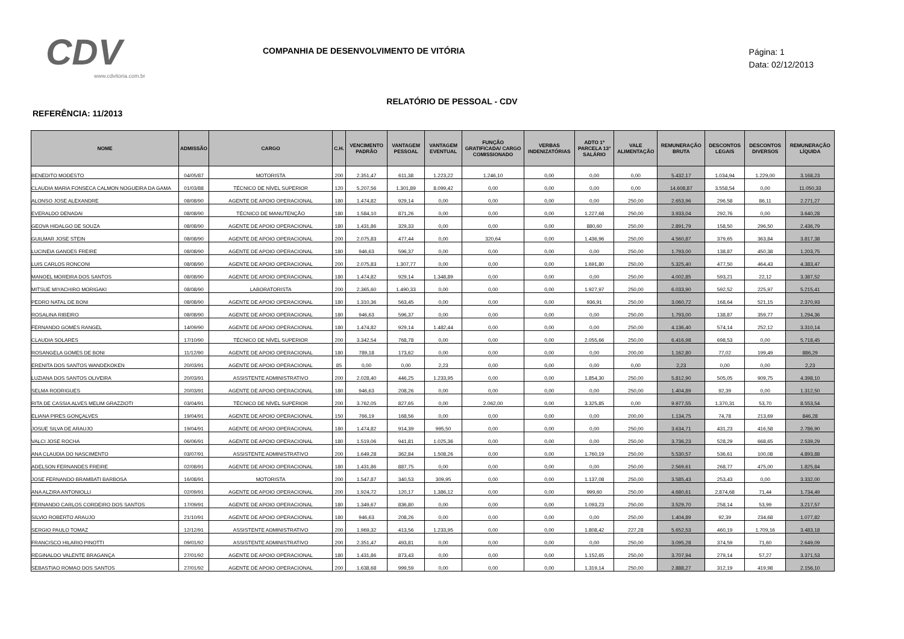CDV
www.cdvitoria.com.br
COMPANHIA DE DESENVOLVIMENTO DE VITÓRIA
Página: 1
Data: 02/12/2013
RELATÓRIO DE PESSOAL - CDV
REFERÊNCIA: 11/2013
| NOME | ADMISSÃO | CARGO | C.H. | VENCIMENTO PADRÃO | VANTAGEM PESSOAL | VANTAGEM EVENTUAL | FUNÇÃO GRATIFICADA/ CARGO COMISSIONADO | VERBAS INDENIZATÓRIAS | ADTO 1ª PARCELA 13° SALÁRIO | VALE ALIMENTAÇÃO | REMUNERAÇÃO BRUTA | DESCONTOS LEGAIS | DESCONTOS DIVERSOS | REMUNERAÇÃO LÍQUIDA |
| --- | --- | --- | --- | --- | --- | --- | --- | --- | --- | --- | --- | --- | --- | --- |
| BENEDITO MODESTO | 04/05/87 | MOTORISTA | 200 | 2.351,47 | 611,38 | 1.223,22 | 1.246,10 | 0,00 | 0,00 | 0,00 | 5.432,17 | 1.034,94 | 1.229,00 | 3.168,23 |
| CLAUDIA MARIA FONSECA CALMON NOGUEIRA DA GAMA | 01/03/88 | TÉCNICO DE NÍVEL SUPERIOR | 120 | 5.207,56 | 1.301,89 | 8.099,42 | 0,00 | 0,00 | 0,00 | 0,00 | 14.608,87 | 3.558,54 | 0,00 | 11.050,33 |
| ALONSO JOSE ALEXANDRE | 08/08/90 | AGENTE DE APOIO OPERACIONAL | 180 | 1.474,82 | 929,14 | 0,00 | 0,00 | 0,00 | 0,00 | 250,00 | 2.653,96 | 296,58 | 86,11 | 2.271,27 |
| EVERALDO DENADAI | 08/08/90 | TÉCNICO DE MANUTENÇÃO | 180 | 1.584,10 | 871,26 | 0,00 | 0,00 | 0,00 | 1.227,68 | 250,00 | 3.933,04 | 292,76 | 0,00 | 3.640,28 |
| GEOVA HIDALGO DE SOUZA | 08/08/90 | AGENTE DE APOIO OPERACIONAL | 180 | 1.431,86 | 329,33 | 0,00 | 0,00 | 0,00 | 880,60 | 250,00 | 2.891,79 | 158,50 | 296,50 | 2.436,79 |
| GUILMAR JOSE STEIN | 08/08/90 | AGENTE DE APOIO OPERACIONAL | 200 | 2.075,83 | 477,44 | 0,00 | 320,64 | 0,00 | 1.436,96 | 250,00 | 4.560,87 | 379,65 | 363,84 | 3.817,38 |
| LUCINEIA GANDES FREIRE | 08/08/90 | AGENTE DE APOIO OPERACIONAL | 180 | 946,63 | 596,37 | 0,00 | 0,00 | 0,00 | 0,00 | 250,00 | 1.793,00 | 138,87 | 450,38 | 1.203,75 |
| LUIS CARLOS RONCONI | 08/08/90 | AGENTE DE APOIO OPERACIONAL | 200 | 2.075,83 | 1.307,77 | 0,00 | 0,00 | 0,00 | 1.691,80 | 250,00 | 5.325,40 | 477,50 | 464,43 | 4.383,47 |
| MANOEL MOREIRA DOS SANTOS | 08/08/90 | AGENTE DE APOIO OPERACIONAL | 180 | 1.474,82 | 929,14 | 1.348,89 | 0,00 | 0,00 | 0,00 | 250,00 | 4.002,85 | 593,21 | 22,12 | 3.387,52 |
| MITSUE MIYACHIRO MORIGAKI | 08/08/90 | LABORATORISTA | 200 | 2.365,60 | 1.490,33 | 0,00 | 0,00 | 0,00 | 1.927,97 | 250,00 | 6.033,90 | 592,52 | 225,97 | 5.215,41 |
| PEDRO NATAL DE BONI | 08/08/90 | AGENTE DE APOIO OPERACIONAL | 180 | 1.310,36 | 563,45 | 0,00 | 0,00 | 0,00 | 936,91 | 250,00 | 3.060,72 | 168,64 | 521,15 | 2.370,93 |
| ROSALINA RIBEIRO | 08/08/90 | AGENTE DE APOIO OPERACIONAL | 180 | 946,63 | 596,37 | 0,00 | 0,00 | 0,00 | 0,00 | 250,00 | 1.793,00 | 138,87 | 359,77 | 1.294,36 |
| FERNANDO GOMES RANGEL | 14/09/90 | AGENTE DE APOIO OPERACIONAL | 180 | 1.474,82 | 929,14 | 1.482,44 | 0,00 | 0,00 | 0,00 | 250,00 | 4.136,40 | 574,14 | 252,12 | 3.310,14 |
| CLAUDIA SOLARES | 17/10/90 | TÉCNICO DE NÍVEL SUPERIOR | 200 | 3.342,54 | 768,78 | 0,00 | 0,00 | 0,00 | 2.055,66 | 250,00 | 6.416,98 | 698,53 | 0,00 | 5.718,45 |
| ROSANGELA GOMES DE BONI | 11/12/90 | AGENTE DE APOIO OPERACIONAL | 180 | 789,18 | 173,62 | 0,00 | 0,00 | 0,00 | 0,00 | 200,00 | 1.162,80 | 77,02 | 199,49 | 886,29 |
| ERENITA DOS SANTOS WANDEKOKEN | 20/03/91 | AGENTE DE APOIO OPERACIONAL | 85 | 0,00 | 0,00 | 2,23 | 0,00 | 0,00 | 0,00 | 0,00 | 2,23 | 0,00 | 0,00 | 2,23 |
| LUZIANA DOS SANTOS OLIVEIRA | 20/03/91 | ASSISTENTE ADMINISTRATIVO | 200 | 2.028,40 | 446,25 | 1.233,95 | 0,00 | 0,00 | 1.854,30 | 250,00 | 5.812,90 | 505,05 | 909,75 | 4.398,10 |
| SELMA RODRIGUES | 20/03/91 | AGENTE DE APOIO OPERACIONAL | 180 | 946,63 | 208,26 | 0,00 | 0,00 | 0,00 | 0,00 | 250,00 | 1.404,89 | 92,39 | 0,00 | 1.312,50 |
| RITA DE CASSIA ALVES MELIM GRAZZIOTI | 03/04/91 | TÉCNICO DE NÍVEL SUPERIOR | 200 | 3.762,05 | 827,65 | 0,00 | 2.062,00 | 0,00 | 3.325,85 | 0,00 | 9.977,55 | 1.370,31 | 53,70 | 8.553,54 |
| ELIANA PIRES GONÇALVES | 19/04/91 | AGENTE DE APOIO OPERACIONAL | 150 | 766,19 | 168,56 | 0,00 | 0,00 | 0,00 | 0,00 | 200,00 | 1.134,75 | 74,78 | 213,69 | 846,28 |
| JOSUE SILVA DE ARAUJO | 19/04/91 | AGENTE DE APOIO OPERACIONAL | 180 | 1.474,82 | 914,39 | 995,50 | 0,00 | 0,00 | 0,00 | 250,00 | 3.634,71 | 431,23 | 416,58 | 2.786,90 |
| VALCI JOSE ROCHA | 06/06/91 | AGENTE DE APOIO OPERACIONAL | 180 | 1.519,06 | 941,81 | 1.025,36 | 0,00 | 0,00 | 0,00 | 250,00 | 3.736,23 | 528,29 | 668,65 | 2.539,29 |
| ANA CLAUDIA DO NASCIMENTO | 03/07/91 | ASSISTENTE ADMINISTRATIVO | 200 | 1.649,28 | 362,84 | 1.508,26 | 0,00 | 0,00 | 1.760,19 | 250,00 | 5.530,57 | 536,61 | 100,08 | 4.893,88 |
| ADELSON FERNANDES FREIRE | 02/08/91 | AGENTE DE APOIO OPERACIONAL | 180 | 1.431,86 | 887,75 | 0,00 | 0,00 | 0,00 | 0,00 | 250,00 | 2.569,61 | 268,77 | 475,00 | 1.825,84 |
| JOSE FERNANDO BRAMBATI BARBOSA | 16/08/91 | MOTORISTA | 200 | 1.547,87 | 340,53 | 309,95 | 0,00 | 0,00 | 1.137,08 | 250,00 | 3.585,43 | 253,43 | 0,00 | 3.332,00 |
| ANA ALZIRA ANTONIOLLI | 02/09/91 | AGENTE DE APOIO OPERACIONAL | 200 | 1.924,72 | 120,17 | 1.386,12 | 0,00 | 0,00 | 999,60 | 250,00 | 4.680,61 | 2.874,68 | 71,44 | 1.734,49 |
| FERNANDO CARLOS CORDEIRO DOS SANTOS | 17/09/91 | AGENTE DE APOIO OPERACIONAL | 180 | 1.349,67 | 836,80 | 0,00 | 0,00 | 0,00 | 1.093,23 | 250,00 | 3.529,70 | 258,14 | 53,99 | 3.217,57 |
| SILVIO ROBERTO ARAUJO | 21/10/91 | AGENTE DE APOIO OPERACIONAL | 180 | 946,63 | 208,26 | 0,00 | 0,00 | 0,00 | 0,00 | 250,00 | 1.404,89 | 92,39 | 234,68 | 1.077,82 |
| SERGIO PAULO TOMAZ | 12/12/91 | ASSISTENTE ADMINISTRATIVO | 200 | 1.969,32 | 413,56 | 1.233,95 | 0,00 | 0,00 | 1.808,42 | 227,28 | 5.652,53 | 460,19 | 1.709,16 | 3.483,18 |
| FRANCISCO HILARIO PINOTTI | 09/01/92 | ASSISTENTE ADMINISTRATIVO | 200 | 2.351,47 | 493,81 | 0,00 | 0,00 | 0,00 | 0,00 | 250,00 | 3.095,28 | 374,59 | 71,60 | 2.649,09 |
| REGINALDO VALENTE BRAGANÇA | 27/01/92 | AGENTE DE APOIO OPERACIONAL | 180 | 1.431,86 | 873,43 | 0,00 | 0,00 | 0,00 | 1.152,65 | 250,00 | 3.707,94 | 279,14 | 57,27 | 3.371,53 |
| SEBASTIAO ROMAO DOS SANTOS | 27/01/92 | AGENTE DE APOIO OPERACIONAL | 200 | 1.638,68 | 999,59 | 0,00 | 0,00 | 0,00 | 1.319,14 | 250,00 | 2.888,27 | 312,19 | 419,98 | 2.156,10 |